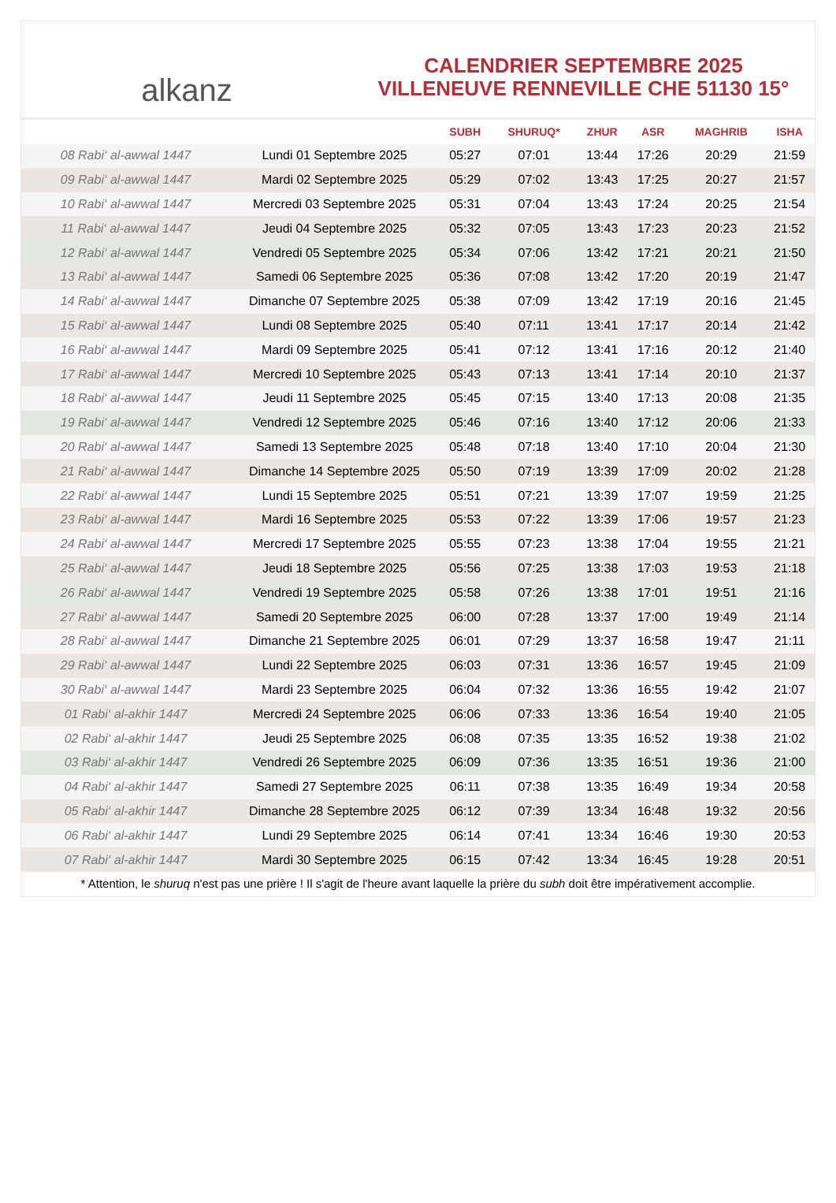alkanz
CALENDRIER SEPTEMBRE 2025
VILLENEUVE RENNEVILLE CHE 51130 15°
| | | SUBH | SHURUQ* | ZHUR | ASR | MAGHRIB | ISHA |
| --- | --- | --- | --- | --- | --- | --- | --- |
| 08 Rabi‘ al-awwal 1447 | Lundi 01 Septembre 2025 | 05:27 | 07:01 | 13:44 | 17:26 | 20:29 | 21:59 |
| 09 Rabi‘ al-awwal 1447 | Mardi 02 Septembre 2025 | 05:29 | 07:02 | 13:43 | 17:25 | 20:27 | 21:57 |
| 10 Rabi‘ al-awwal 1447 | Mercredi 03 Septembre 2025 | 05:31 | 07:04 | 13:43 | 17:24 | 20:25 | 21:54 |
| 11 Rabi‘ al-awwal 1447 | Jeudi 04 Septembre 2025 | 05:32 | 07:05 | 13:43 | 17:23 | 20:23 | 21:52 |
| 12 Rabi‘ al-awwal 1447 | Vendredi 05 Septembre 2025 | 05:34 | 07:06 | 13:42 | 17:21 | 20:21 | 21:50 |
| 13 Rabi‘ al-awwal 1447 | Samedi 06 Septembre 2025 | 05:36 | 07:08 | 13:42 | 17:20 | 20:19 | 21:47 |
| 14 Rabi‘ al-awwal 1447 | Dimanche 07 Septembre 2025 | 05:38 | 07:09 | 13:42 | 17:19 | 20:16 | 21:45 |
| 15 Rabi‘ al-awwal 1447 | Lundi 08 Septembre 2025 | 05:40 | 07:11 | 13:41 | 17:17 | 20:14 | 21:42 |
| 16 Rabi‘ al-awwal 1447 | Mardi 09 Septembre 2025 | 05:41 | 07:12 | 13:41 | 17:16 | 20:12 | 21:40 |
| 17 Rabi‘ al-awwal 1447 | Mercredi 10 Septembre 2025 | 05:43 | 07:13 | 13:41 | 17:14 | 20:10 | 21:37 |
| 18 Rabi‘ al-awwal 1447 | Jeudi 11 Septembre 2025 | 05:45 | 07:15 | 13:40 | 17:13 | 20:08 | 21:35 |
| 19 Rabi‘ al-awwal 1447 | Vendredi 12 Septembre 2025 | 05:46 | 07:16 | 13:40 | 17:12 | 20:06 | 21:33 |
| 20 Rabi‘ al-awwal 1447 | Samedi 13 Septembre 2025 | 05:48 | 07:18 | 13:40 | 17:10 | 20:04 | 21:30 |
| 21 Rabi‘ al-awwal 1447 | Dimanche 14 Septembre 2025 | 05:50 | 07:19 | 13:39 | 17:09 | 20:02 | 21:28 |
| 22 Rabi‘ al-awwal 1447 | Lundi 15 Septembre 2025 | 05:51 | 07:21 | 13:39 | 17:07 | 19:59 | 21:25 |
| 23 Rabi‘ al-awwal 1447 | Mardi 16 Septembre 2025 | 05:53 | 07:22 | 13:39 | 17:06 | 19:57 | 21:23 |
| 24 Rabi‘ al-awwal 1447 | Mercredi 17 Septembre 2025 | 05:55 | 07:23 | 13:38 | 17:04 | 19:55 | 21:21 |
| 25 Rabi‘ al-awwal 1447 | Jeudi 18 Septembre 2025 | 05:56 | 07:25 | 13:38 | 17:03 | 19:53 | 21:18 |
| 26 Rabi‘ al-awwal 1447 | Vendredi 19 Septembre 2025 | 05:58 | 07:26 | 13:38 | 17:01 | 19:51 | 21:16 |
| 27 Rabi‘ al-awwal 1447 | Samedi 20 Septembre 2025 | 06:00 | 07:28 | 13:37 | 17:00 | 19:49 | 21:14 |
| 28 Rabi‘ al-awwal 1447 | Dimanche 21 Septembre 2025 | 06:01 | 07:29 | 13:37 | 16:58 | 19:47 | 21:11 |
| 29 Rabi‘ al-awwal 1447 | Lundi 22 Septembre 2025 | 06:03 | 07:31 | 13:36 | 16:57 | 19:45 | 21:09 |
| 30 Rabi‘ al-awwal 1447 | Mardi 23 Septembre 2025 | 06:04 | 07:32 | 13:36 | 16:55 | 19:42 | 21:07 |
| 01 Rabi‘ al-akhir 1447 | Mercredi 24 Septembre 2025 | 06:06 | 07:33 | 13:36 | 16:54 | 19:40 | 21:05 |
| 02 Rabi‘ al-akhir 1447 | Jeudi 25 Septembre 2025 | 06:08 | 07:35 | 13:35 | 16:52 | 19:38 | 21:02 |
| 03 Rabi‘ al-akhir 1447 | Vendredi 26 Septembre 2025 | 06:09 | 07:36 | 13:35 | 16:51 | 19:36 | 21:00 |
| 04 Rabi‘ al-akhir 1447 | Samedi 27 Septembre 2025 | 06:11 | 07:38 | 13:35 | 16:49 | 19:34 | 20:58 |
| 05 Rabi‘ al-akhir 1447 | Dimanche 28 Septembre 2025 | 06:12 | 07:39 | 13:34 | 16:48 | 19:32 | 20:56 |
| 06 Rabi‘ al-akhir 1447 | Lundi 29 Septembre 2025 | 06:14 | 07:41 | 13:34 | 16:46 | 19:30 | 20:53 |
| 07 Rabi‘ al-akhir 1447 | Mardi 30 Septembre 2025 | 06:15 | 07:42 | 13:34 | 16:45 | 19:28 | 20:51 |
* Attention, le shuruq n'est pas une prière ! Il s'agit de l'heure avant laquelle la prière du subh doit être impérativement accomplie.